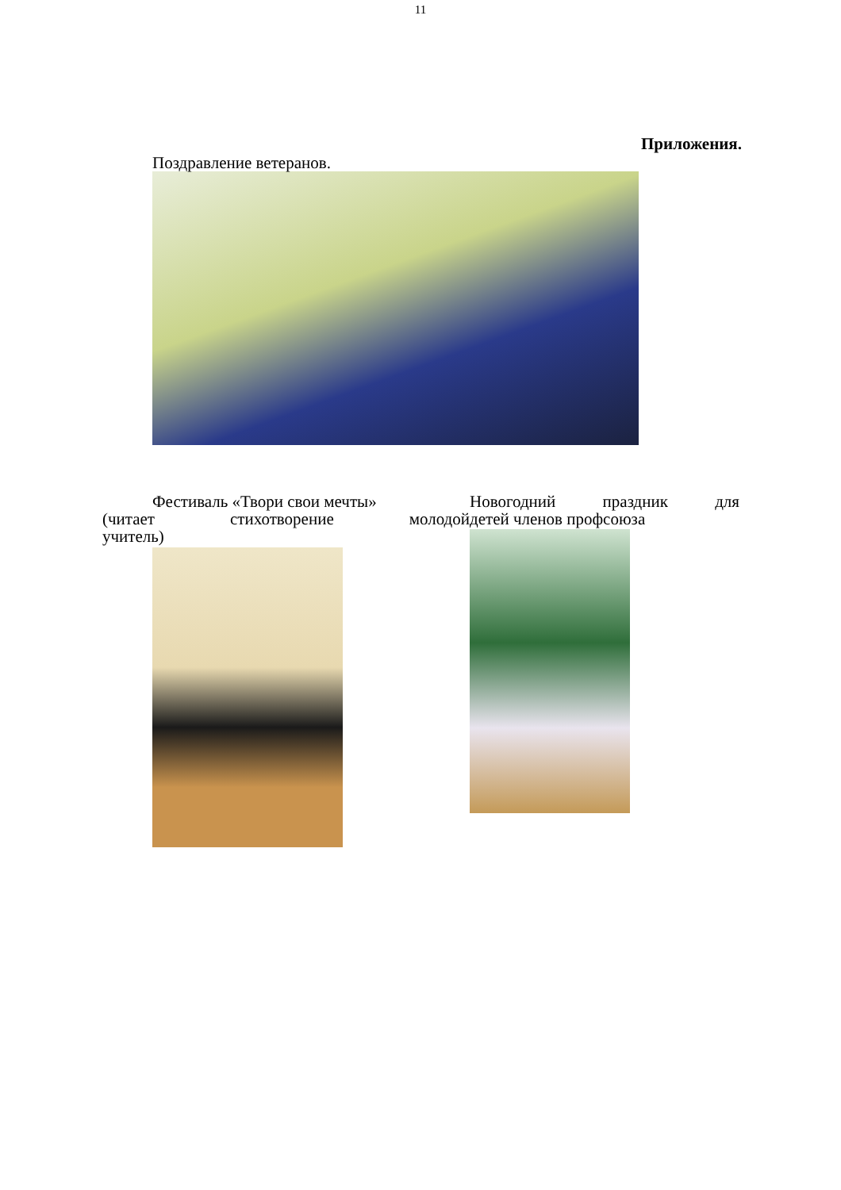11
Приложения.
Поздравление ветеранов.
Фестиваль «Твори свои мечты»
(читает стихотворение молодой
учитель)
Новогодний праздник для
детей членов профсоюза